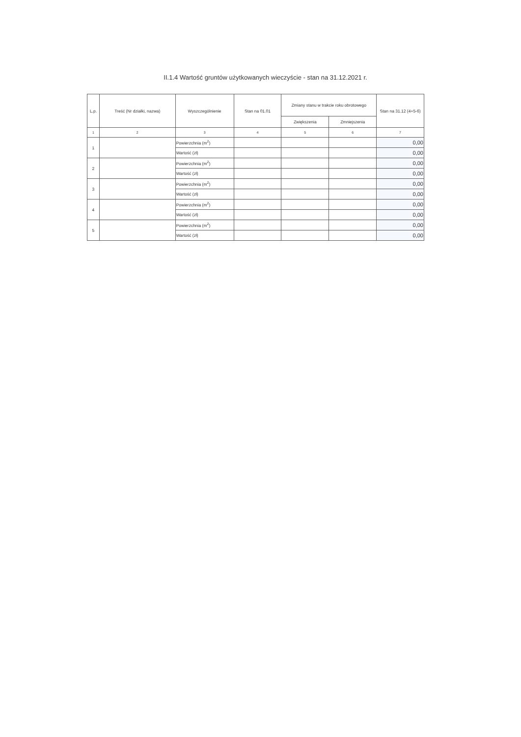II.1.4 Wartość gruntów użytkowanych wieczyście - stan na 31.12.2021 r.
| L.p. | Treść (Nr działki, nazwa) | Wyszczególnienie | Stan na 01.01 | Zmiany stanu w trakcie roku obrotowego | | Stan na 31.12 (4+5-6) |
| --- | --- | --- | --- | --- | --- | --- |
| | | | | Zwiększenia | Zmniejszenia | |
| 1 | 2 | 3 | 4 | 5 | 6 | 7 |
| 1 | | Powierzchnia (m<sup>2</sup>) | | | | 0,00 |
| | | Wartość (zł) | | | | 0,00 |
| 2 | | Powierzchnia (m<sup>2</sup>) | | | | 0,00 |
| | | Wartość (zł) | | | | 0,00 |
| 3 | | Powierzchnia (m<sup>2</sup>) | | | | 0,00 |
| | | Wartość (zł) | | | | 0,00 |
| 4 | | Powierzchnia (m<sup>2</sup>) | | | | 0,00 |
| | | Wartość (zł) | | | | 0,00 |
| 5 | | Powierzchnia (m<sup>2</sup>) | | | | 0,00 |
| | | Wartość (zł) | | | | 0,00 |